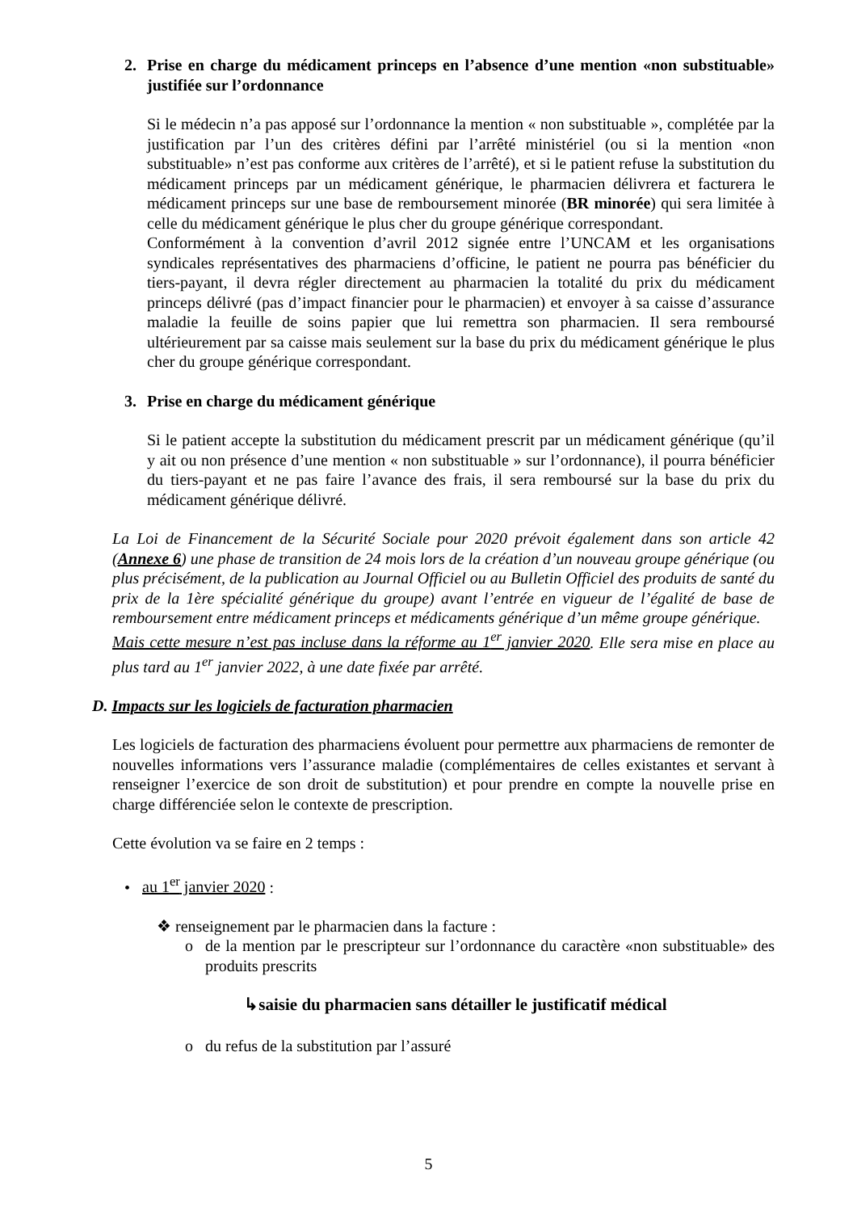2. Prise en charge du médicament princeps en l’absence d’une mention «non substituable» justifiée sur l’ordonnance
Si le médecin n’a pas apposé sur l’ordonnance la mention « non substituable », complétée par la justification par l’un des critères défini par l’arrêté ministériel (ou si la mention «non substituable» n’est pas conforme aux critères de l’arrêté), et si le patient refuse la substitution du médicament princeps par un médicament générique, le pharmacien délivrera et facturera le médicament princeps sur une base de remboursement minorée (BR minorée) qui sera limitée à celle du médicament générique le plus cher du groupe générique correspondant.
Conformément à la convention d’avril 2012 signée entre l’UNCAM et les organisations syndicales représentatives des pharmaciens d’officine, le patient ne pourra pas bénéficier du tiers-payant, il devra régler directement au pharmacien la totalité du prix du médicament princeps délivré (pas d’impact financier pour le pharmacien) et envoyer à sa caisse d’assurance maladie la feuille de soins papier que lui remettra son pharmacien. Il sera remboursé ultérieurement par sa caisse mais seulement sur la base du prix du médicament générique le plus cher du groupe générique correspondant.
3. Prise en charge du médicament générique
Si le patient accepte la substitution du médicament prescrit par un médicament générique (qu’il y ait ou non présence d’une mention « non substituable » sur l’ordonnance), il pourra bénéficier du tiers-payant et ne pas faire l’avance des frais, il sera remboursé sur la base du prix du médicament générique délivré.
La Loi de Financement de la Sécurité Sociale pour 2020 prévoit également dans son article 42 (Annexe 6) une phase de transition de 24 mois lors de la création d’un nouveau groupe générique (ou plus précisément, de la publication au Journal Officiel ou au Bulletin Officiel des produits de santé du prix de la 1ère spécialité générique du groupe) avant l’entrée en vigueur de l’égalité de base de remboursement entre médicament princeps et médicaments générique d’un même groupe générique.
Mais cette mesure n’est pas incluse dans la réforme au 1<sup>er</sup> janvier 2020. Elle sera mise en place au plus tard au 1<sup>er</sup> janvier 2022, à une date fixée par arrêté.
D. Impacts sur les logiciels de facturation pharmacien
Les logiciels de facturation des pharmaciens évoluent pour permettre aux pharmaciens de remonter de nouvelles informations vers l’assurance maladie (complémentaires de celles existantes et servant à renseigner l’exercice de son droit de substitution) et pour prendre en compte la nouvelle prise en charge différenciée selon le contexte de prescription.
Cette évolution va se faire en 2 temps :
• au 1<sup>er</sup> janvier 2020 :
❖ renseignement par le pharmacien dans la facture :
o de la mention par le prescripteur sur l’ordonnance du caractère «non substituable» des produits prescrits
↳saisie du pharmacien sans détailler le justificatif médical
o du refus de la substitution par l’assuré
5